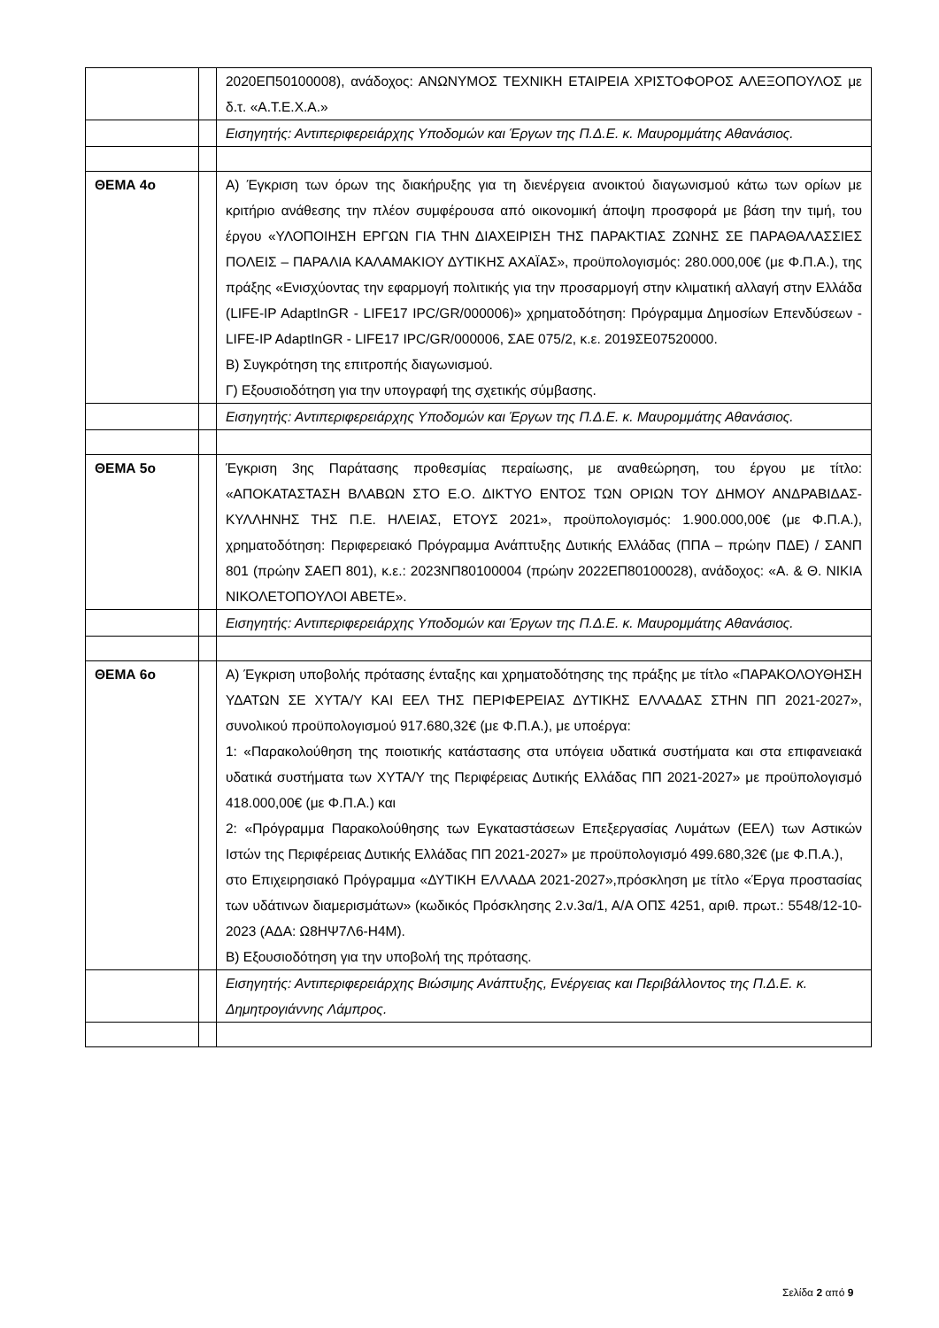| | | 2020ΕΠ50100008), ανάδοχος: ΑΝΩΝΥΜΟΣ ΤΕΧΝΙΚΗ ΕΤΑΙΡΕΙΑ ΧΡΙΣΤΟΦΟΡΟΣ ΑΛΕΞΟΠΟΥΛΟΣ με δ.τ. «Α.Τ.Ε.Χ.Α.» |
| | | Εισηγητής: Αντιπεριφερειάρχης Υποδομών και Έργων της Π.Δ.Ε. κ. Μαυρομμάτης Αθανάσιος. |
| ΘΕΜΑ 4ο | | Α) Έγκριση των όρων της διακήρυξης για τη διενέργεια ανοικτού διαγωνισμού κάτω των ορίων με κριτήριο ανάθεσης την πλέον συμφέρουσα από οικονομική άποψη προσφορά με βάση την τιμή, του έργου «ΥΛΟΠΟΙΗΣΗ ΕΡΓΩΝ ΓΙΑ ΤΗΝ ΔΙΑΧΕΙΡΙΣΗ ΤΗΣ ΠΑΡΑΚΤΙΑΣ ΖΩΝΗΣ ΣΕ ΠΑΡΑΘΑΛΑΣΣΙΕΣ ΠΟΛΕΙΣ – ΠΑΡΑΛΙΑ ΚΑΛΑΜΑΚΙΟΥ ΔΥΤΙΚΗΣ ΑΧΑΪΑΣ», προϋπολογισμός: 280.000,00€ (με Φ.Π.Α.), της πράξης «Ενισχύοντας την εφαρμογή πολιτικής για την προσαρμογή στην κλιματική αλλαγή στην Ελλάδα (LIFE-IP AdaptInGR - LIFE17 IPC/GR/000006)» χρηματοδότηση: Πρόγραμμα Δημοσίων Επενδύσεων - LIFE-IP AdaptInGR - LIFE17 IPC/GR/000006, ΣΑΕ 075/2, κ.ε. 2019ΣΕ07520000. Β) Συγκρότηση της επιτροπής διαγωνισμού. Γ) Εξουσιοδότηση για την υπογραφή της σχετικής σύμβασης. |
| | | Εισηγητής: Αντιπεριφερειάρχης Υποδομών και Έργων της Π.Δ.Ε. κ. Μαυρομμάτης Αθανάσιος. |
| ΘΕΜΑ 5ο | | Έγκριση 3ης Παράτασης προθεσμίας περαίωσης, με αναθεώρηση, του έργου με τίτλο: «ΑΠΟΚΑΤΑΣΤΑΣΗ ΒΛΑΒΩΝ ΣΤΟ Ε.Ο. ΔΙΚΤΥΟ ΕΝΤΟΣ ΤΩΝ ΟΡΙΩΝ ΤΟΥ ΔΗΜΟΥ ΑΝΔΡΑΒΙΔΑΣ-ΚΥΛΛΗΝΗΣ ΤΗΣ Π.Ε. ΗΛΕΙΑΣ, ΕΤΟΥΣ 2021», προϋπολογισμός: 1.900.000,00€ (με Φ.Π.Α.), χρηματοδότηση: Περιφερειακό Πρόγραμμα Ανάπτυξης Δυτικής Ελλάδας (ΠΠΑ – πρώην ΠΔΕ) / ΣΑΝΠ 801 (πρώην ΣΑΕΠ 801), κ.ε.: 2023ΝΠ80100004 (πρώην 2022ΕΠ80100028), ανάδοχος: «Α. & Θ. ΝΙΚΙΑ ΝΙΚΟΛΕΤΟΠΟΥΛΟΙ ΑΒΕΤΕ». |
| | | Εισηγητής: Αντιπεριφερειάρχης Υποδομών και Έργων της Π.Δ.Ε. κ. Μαυρομμάτης Αθανάσιος. |
| ΘΕΜΑ 6ο | | Α) Έγκριση υποβολής πρότασης ένταξης και χρηματοδότησης της πράξης με τίτλο «ΠΑΡΑΚΟΛΟΥΘΗΣΗ ΥΔΑΤΩΝ ΣΕ ΧΥΤΑ/Υ ΚΑΙ ΕΕΛ ΤΗΣ ΠΕΡΙΦΕΡΕΙΑΣ ΔΥΤΙΚΗΣ ΕΛΛΑΔΑΣ ΣΤΗΝ ΠΠ 2021-2027», συνολικού προϋπολογισμού 917.680,32€ (με Φ.Π.Α.), με υποέργα: 1: «Παρακολούθηση της ποιοτικής κατάστασης στα υπόγεια υδατικά συστήματα και στα επιφανειακά υδατικά συστήματα των ΧΥΤΑ/Υ της Περιφέρειας Δυτικής Ελλάδας ΠΠ 2021-2027» με προϋπολογισμό 418.000,00€ (με Φ.Π.Α.) και 2: «Πρόγραμμα Παρακολούθησης των Εγκαταστάσεων Επεξεργασίας Λυμάτων (ΕΕΛ) των Αστικών Ιστών της Περιφέρειας Δυτικής Ελλάδας ΠΠ 2021-2027» με προϋπολογισμό 499.680,32€ (με Φ.Π.Α.), στο Επιχειρησιακό Πρόγραμμα «ΔΥΤΙΚΗ ΕΛΛΑΔΑ 2021-2027»,πρόσκληση με τίτλο «Έργα προστασίας των υδάτινων διαμερισμάτων» (κωδικός Πρόσκλησης 2.ν.3α/1, Α/Α ΟΠΣ 4251, αριθ. πρωτ.: 5548/12-10-2023 (ΑΔΑ: Ω8ΗΨ7Λ6-Η4Μ). Β) Εξουσιοδότηση για την υποβολή της πρότασης. |
| | | Εισηγητής: Αντιπεριφερειάρχης Βιώσιμης Ανάπτυξης, Ενέργειας και Περιβάλλοντος της Π.Δ.Ε. κ. Δημητρογιάννης Λάμπρος. |
Σελίδα 2 από 9